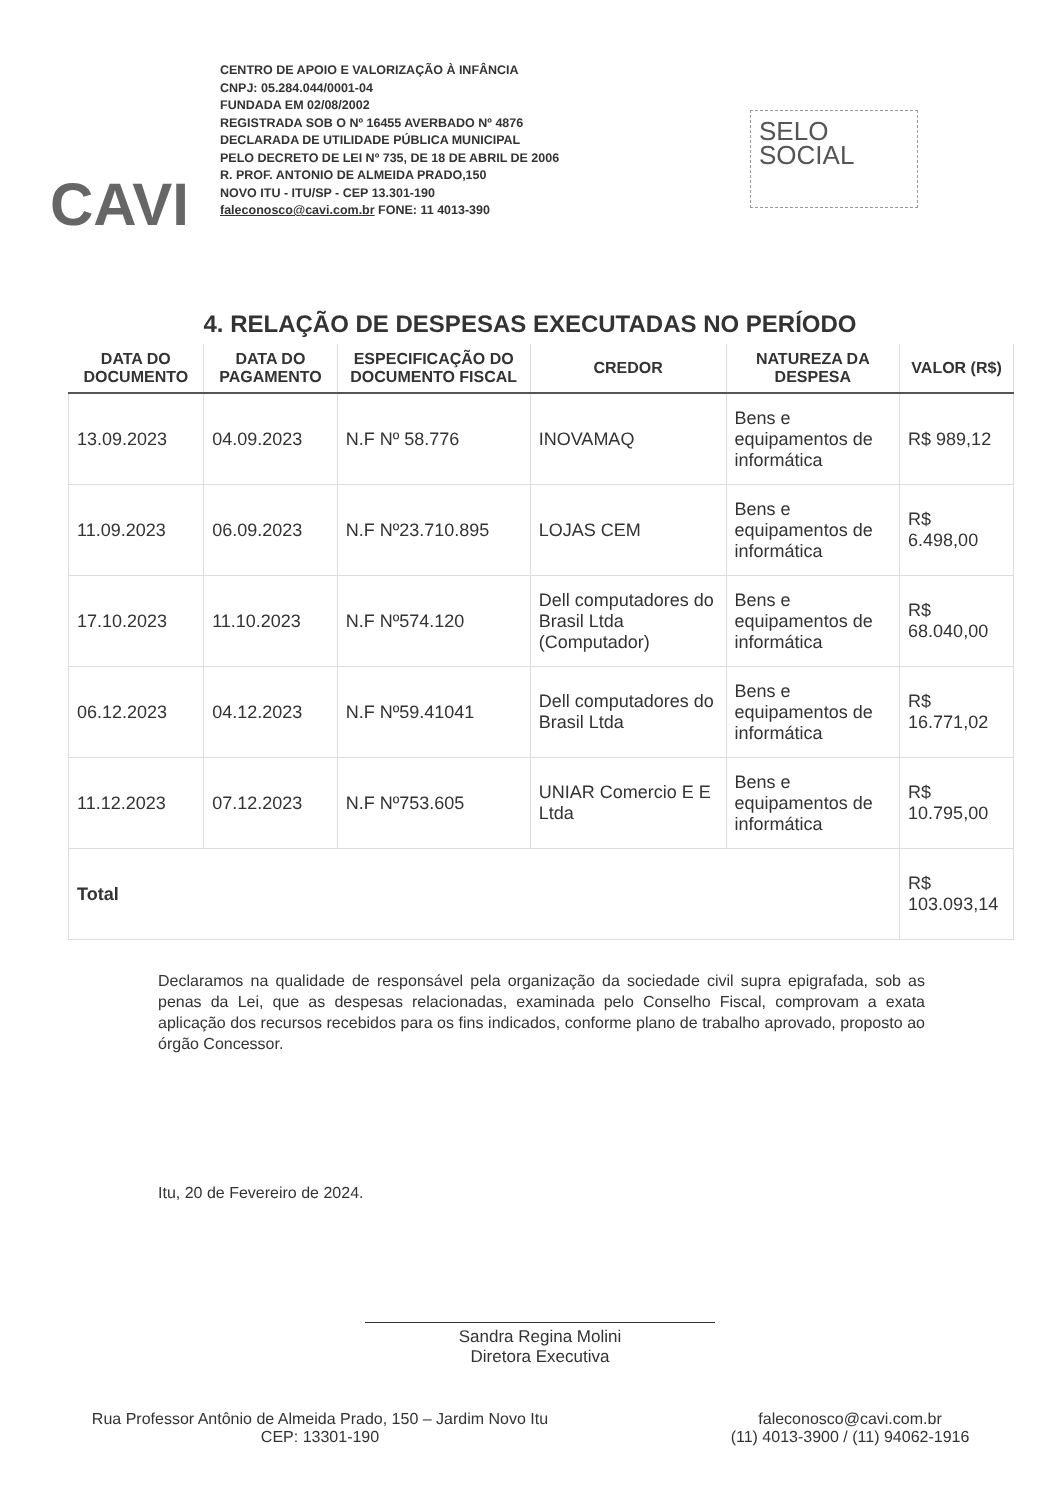CAVI
CENTRO DE APOIO E VALORIZAÇÃO À INFÂNCIA
CNPJ: 05.284.044/0001-04
FUNDADA EM 02/08/2002
REGISTRADA SOB O Nº 16455 AVERBADO Nº 4876
DECLARADA DE UTILIDADE PÚBLICA MUNICIPAL
PELO DECRETO DE LEI Nº 735, DE 18 DE ABRIL DE 2006
R. PROF. ANTONIO DE ALMEIDA PRADO,150
NOVO ITU - ITU/SP - CEP 13.301-190
faleconosco@cavi.com.br FONE: 11 4013-390
SELO
SOCIAL
4. RELAÇÃO DE DESPESAS EXECUTADAS NO PERÍODO
| DATA DO DOCUMENTO | DATA DO PAGAMENTO | ESPECIFICAÇÃO DO DOCUMENTO FISCAL | CREDOR | NATUREZA DA DESPESA | VALOR (R$) |
| --- | --- | --- | --- | --- | --- |
| 13.09.2023 | 04.09.2023 | N.F Nº 58.776 | INOVAMAQ | Bens e equipamentos de informática | R$ 989,12 |
| 11.09.2023 | 06.09.2023 | N.F Nº23.710.895 | LOJAS CEM | Bens e equipamentos de informática | R$ 6.498,00 |
| 17.10.2023 | 11.10.2023 | N.F Nº574.120 | Dell computadores do Brasil Ltda (Computador) | Bens e equipamentos de informática | R$ 68.040,00 |
| 06.12.2023 | 04.12.2023 | N.F Nº59.41041 | Dell computadores do Brasil Ltda | Bens e equipamentos de informática | R$ 16.771,02 |
| 11.12.2023 | 07.12.2023 | N.F Nº753.605 | UNIAR Comercio E E Ltda | Bens e equipamentos de informática | R$ 10.795,00 |
| Total | | | | | R$ 103.093,14 |
Declaramos na qualidade de responsável pela organização da sociedade civil supra epigrafada, sob as penas da Lei, que as despesas relacionadas, examinada pelo Conselho Fiscal, comprovam a exata aplicação dos recursos recebidos para os fins indicados, conforme plano de trabalho aprovado, proposto ao órgão Concessor.
Itu, 20 de Fevereiro de 2024.
Sandra Regina Molini
Diretora Executiva
Rua Professor Antônio de Almeida Prado, 150 – Jardim Novo Itu
CEP: 13301-190
faleconosco@cavi.com.br
(11) 4013-3900 / (11) 94062-1916